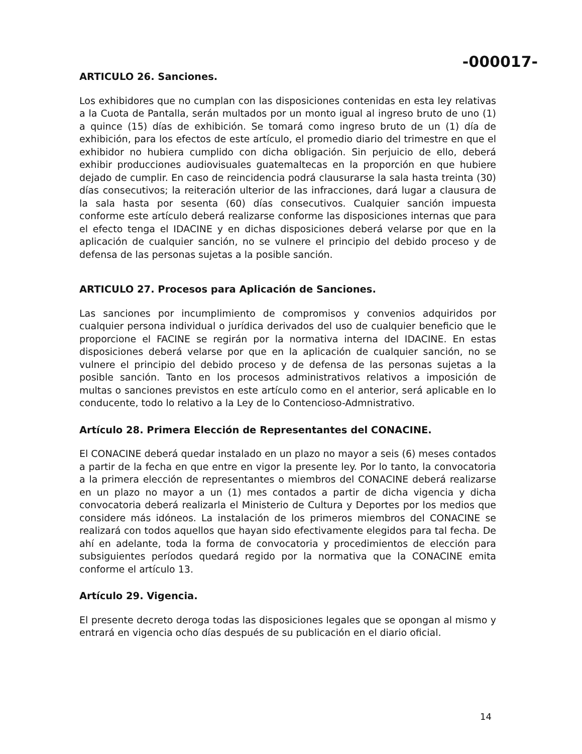-000017-
ARTICULO 26. Sanciones.
Los exhibidores que no cumplan con las disposiciones contenidas en esta ley relativas a la Cuota de Pantalla, serán multados por un monto igual al ingreso bruto de uno (1) a quince (15) días de exhibición. Se tomará como ingreso bruto de un (1) día de exhibición, para los efectos de este artículo, el promedio diario del trimestre en que el exhibidor no hubiera cumplido con dicha obligación. Sin perjuicio de ello, deberá exhibir producciones audiovisuales guatemaltecas en la proporción en que hubiere dejado de cumplir. En caso de reincidencia podrá clausurarse la sala hasta treinta (30) días consecutivos; la reiteración ulterior de las infracciones, dará lugar a clausura de la sala hasta por sesenta (60) días consecutivos. Cualquier sanción impuesta conforme este artículo deberá realizarse conforme las disposiciones internas que para el efecto tenga el IDACINE y en dichas disposiciones deberá velarse por que en la aplicación de cualquier sanción, no se vulnere el principio del debido proceso y de defensa de las personas sujetas a la posible sanción.
ARTICULO 27. Procesos para Aplicación de Sanciones.
Las sanciones por incumplimiento de compromisos y convenios adquiridos por cualquier persona individual o jurídica derivados del uso de cualquier beneficio que le proporcione el FACINE se regirán por la normativa interna del IDACINE. En estas disposiciones deberá velarse por que en la aplicación de cualquier sanción, no se vulnere el principio del debido proceso y de defensa de las personas sujetas a la posible sanción. Tanto en los procesos administrativos relativos a imposición de multas o sanciones previstos en este artículo como en el anterior, será aplicable en lo conducente, todo lo relativo a la Ley de lo Contencioso-Admnistrativo.
Artículo 28. Primera Elección de Representantes del CONACINE.
El CONACINE deberá quedar instalado en un plazo no mayor a seis (6) meses contados a partir de la fecha en que entre en vigor la presente ley. Por lo tanto, la convocatoria a la primera elección de representantes o miembros del CONACINE deberá realizarse en un plazo no mayor a un (1) mes contados a partir de dicha vigencia y dicha convocatoria deberá realizarla el Ministerio de Cultura y Deportes por los medios que considere más idóneos. La instalación de los primeros miembros del CONACINE se realizará con todos aquellos que hayan sido efectivamente elegidos para tal fecha. De ahí en adelante, toda la forma de convocatoria y procedimientos de elección para subsiguientes períodos quedará regido por la normativa que la CONACINE emita conforme el artículo 13.
Artículo 29. Vigencia.
El presente decreto deroga todas las disposiciones legales que se opongan al mismo y entrará en vigencia ocho días después de su publicación en el diario oficial.
14